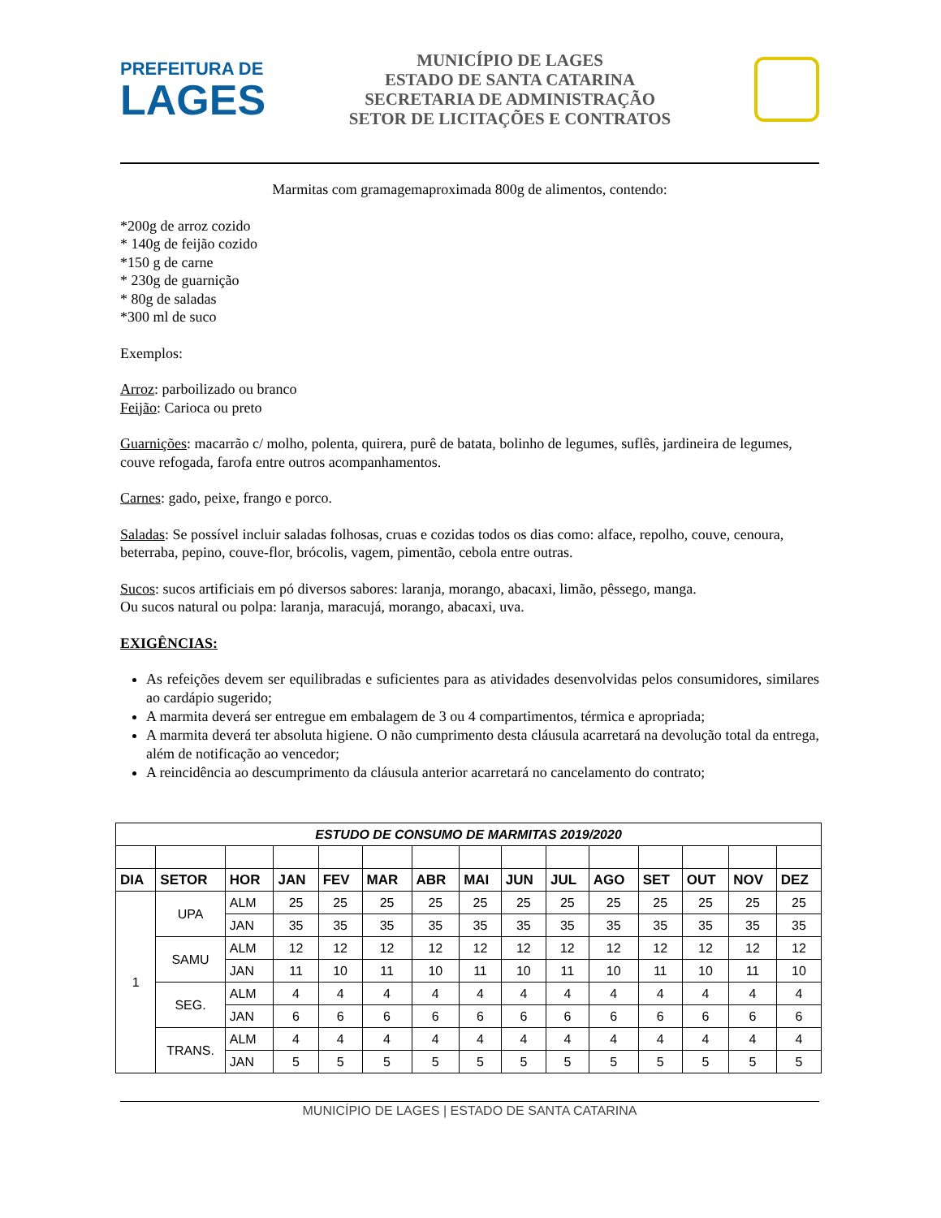PREFEITURA DE
LAGES
MUNICÍPIO DE LAGES
ESTADO DE SANTA CATARINA
SECRETARIA DE ADMINISTRAÇÃO
SETOR DE LICITAÇÕES E CONTRATOS
Marmitas com gramagemaproximada 800g de alimentos, contendo:
*200g de arroz cozido
* 140g de feijão cozido
*150 g de carne
* 230g de guarnição
* 80g de saladas
*300 ml de suco
Exemplos:
Arroz: parboilizado ou branco
Feijão: Carioca ou preto
Guarnições: macarrão c/ molho, polenta, quirera, purê de batata, bolinho de legumes, suflês, jardineira de legumes, couve refogada, farofa entre outros acompanhamentos.
Carnes: gado, peixe, frango e porco.
Saladas: Se possível incluir saladas folhosas, cruas e cozidas todos os dias como: alface, repolho, couve, cenoura, beterraba, pepino, couve-flor, brócolis, vagem, pimentão, cebola entre outras.
Sucos: sucos artificiais em pó diversos sabores: laranja, morango, abacaxi, limão, pêssego, manga.
Ou sucos natural ou polpa: laranja, maracujá, morango, abacaxi, uva.
EXIGÊNCIAS:
As refeições devem ser equilibradas e suficientes para as atividades desenvolvidas pelos consumidores, similares ao cardápio sugerido;
A marmita deverá ser entregue em embalagem de 3 ou 4 compartimentos, térmica e apropriada;
A marmita deverá ter absoluta higiene. O não cumprimento desta cláusula acarretará na devolução total da entrega, além de notificação ao vencedor;
A reincidência ao descumprimento da cláusula anterior acarretará no cancelamento do contrato;
| ESTUDO DE CONSUMO DE MARMITAS 2019/2020 | | | | | | | | | | | | | | |
| DIA | SETOR | HOR | JAN | FEV | MAR | ABR | MAI | JUN | JUL | AGO | SET | OUT | NOV | DEZ |
| 1 | UPA | ALM | 25 | 25 | 25 | 25 | 25 | 25 | 25 | 25 | 25 | 25 | 25 | 25 |
| | | JAN | 35 | 35 | 35 | 35 | 35 | 35 | 35 | 35 | 35 | 35 | 35 | 35 |
| | SAMU | ALM | 12 | 12 | 12 | 12 | 12 | 12 | 12 | 12 | 12 | 12 | 12 | 12 |
| | | JAN | 11 | 10 | 11 | 10 | 11 | 10 | 11 | 10 | 11 | 10 | 11 | 10 |
| | SEG. | ALM | 4 | 4 | 4 | 4 | 4 | 4 | 4 | 4 | 4 | 4 | 4 | 4 |
| | | JAN | 6 | 6 | 6 | 6 | 6 | 6 | 6 | 6 | 6 | 6 | 6 | 6 |
| | TRANS. | ALM | 4 | 4 | 4 | 4 | 4 | 4 | 4 | 4 | 4 | 4 | 4 | 4 |
| | | JAN | 5 | 5 | 5 | 5 | 5 | 5 | 5 | 5 | 5 | 5 | 5 | 5 |
MUNICÍPIO DE LAGES | ESTADO DE SANTA CATARINA